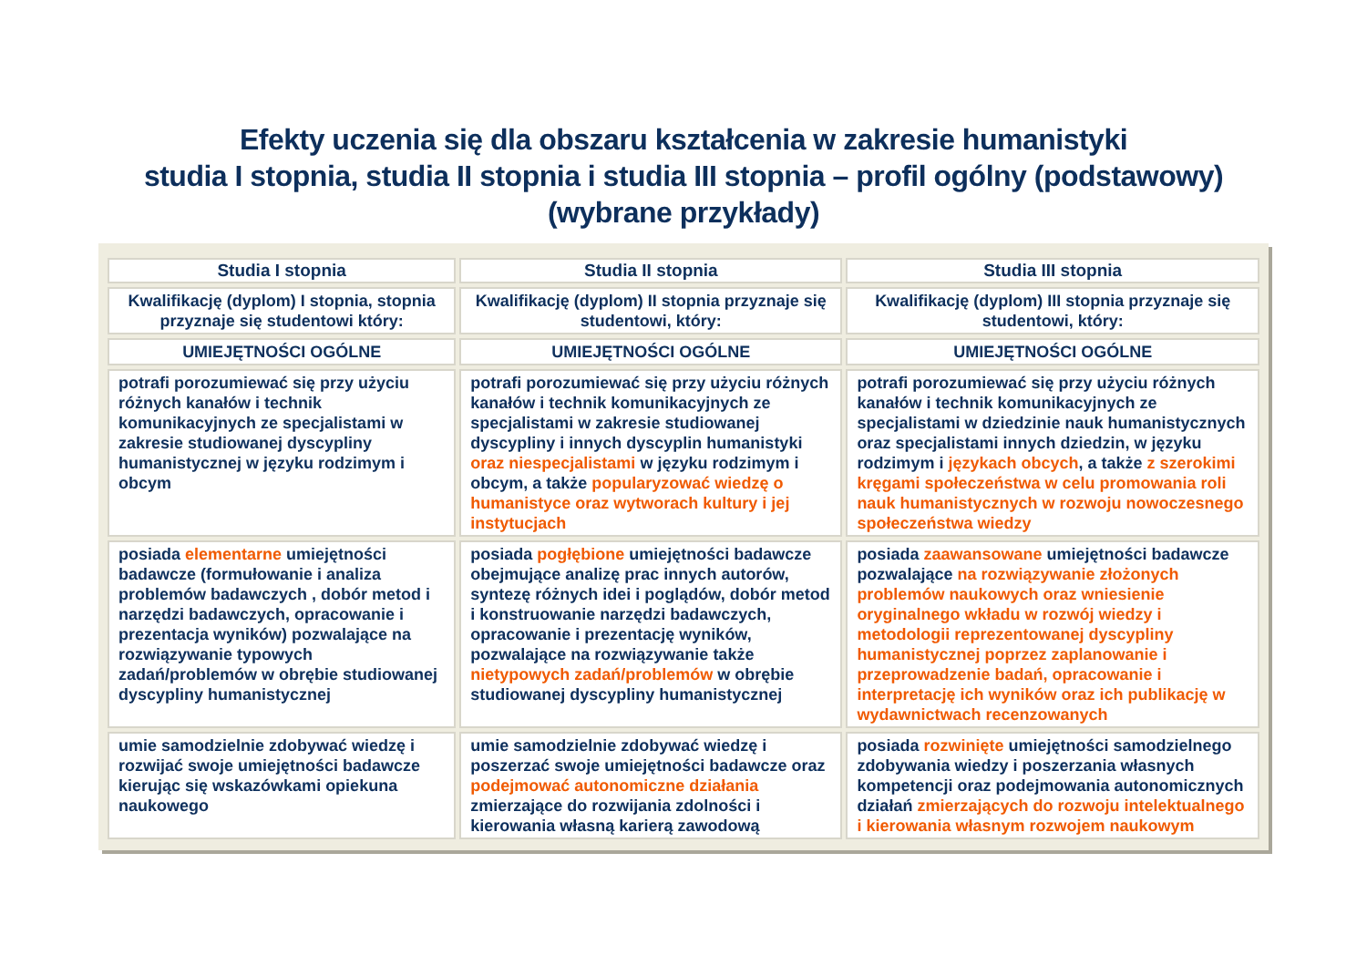Efekty uczenia się dla obszaru kształcenia w zakresie humanistyki
studia I stopnia, studia II stopnia i studia III stopnia – profil ogólny (podstawowy)
(wybrane przykłady)
| Studia I stopnia | Studia II stopnia | Studia III stopnia |
| --- | --- | --- |
| Kwalifikację (dyplom) I stopnia, stopnia przyznaje się studentowi który: | Kwalifikację (dyplom) II stopnia przyznaje się studentowi, który: | Kwalifikację (dyplom) III stopnia przyznaje się studentowi, który: |
| UMIEJĘTNOŚCI OGÓLNE | UMIEJĘTNOŚCI OGÓLNE | UMIEJĘTNOŚCI OGÓLNE |
| potrafi porozumiewać się przy użyciu różnych kanałów i technik komunikacyjnych ze specjalistami w zakresie studiowanej dyscypliny humanistycznej w języku rodzimym i obcym | potrafi porozumiewać się przy użyciu różnych kanałów i technik komunikacyjnych ze specjalistami w zakresie studiowanej dyscypliny i innych dyscyplin humanistyki oraz niespecjalistami w języku rodzimym i obcym, a także popularyzować wiedzę o humanistyce oraz wytworach kultury i jej instytucjach | potrafi porozumiewać się przy użyciu różnych kanałów i technik komunikacyjnych ze specjalistami w dziedzinie nauk humanistycznych oraz specjalistami innych dziedzin, w języku rodzimym i językach obcych , a także z szerokimi kręgami społeczeństwa w celu promowania roli nauk humanistycznych w rozwoju nowoczesnego społeczeństwa wiedzy |
| posiada elementarne umiejętności badawcze (formułowanie i analiza problemów badawczych , dobór metod i narzędzi badawczych, opracowanie i prezentacja wyników) pozwalające na rozwiązywanie typowych zadań/problemów w obrębie studiowanej dyscypliny humanistycznej | posiada pogłębione umiejętności badawcze obejmujące analizę prac innych autorów, syntezę różnych idei i poglądów, dobór metod i konstruowanie narzędzi badawczych, opracowanie i prezentację wyników, pozwalające na rozwiązywanie także nietypowych zadań/problemów w obrębie studiowanej dyscypliny humanistycznej | posiada zaawansowane umiejętności badawcze pozwalające na rozwiązywanie złożonych problemów naukowych oraz wniesienie oryginalnego wkładu w rozwój wiedzy i metodologii reprezentowanej dyscypliny humanistycznej poprzez zaplanowanie i przeprowadzenie badań, opracowanie i interpretację ich wyników oraz ich publikację w wydawnictwach recenzowanych |
| umie samodzielnie zdobywać wiedzę i rozwijać swoje umiejętności badawcze kierując się wskazówkami opiekuna naukowego | umie samodzielnie zdobywać wiedzę i poszerzać swoje umiejętności badawcze oraz podejmować autonomiczne działania zmierzające do rozwijania zdolności i kierowania własną karierą zawodową | posiada rozwinięte umiejętności samodzielnego zdobywania wiedzy i poszerzania własnych kompetencji oraz podejmowania autonomicznych działań zmierzających do rozwoju intelektualnego i kierowania własnym rozwojem naukowym |